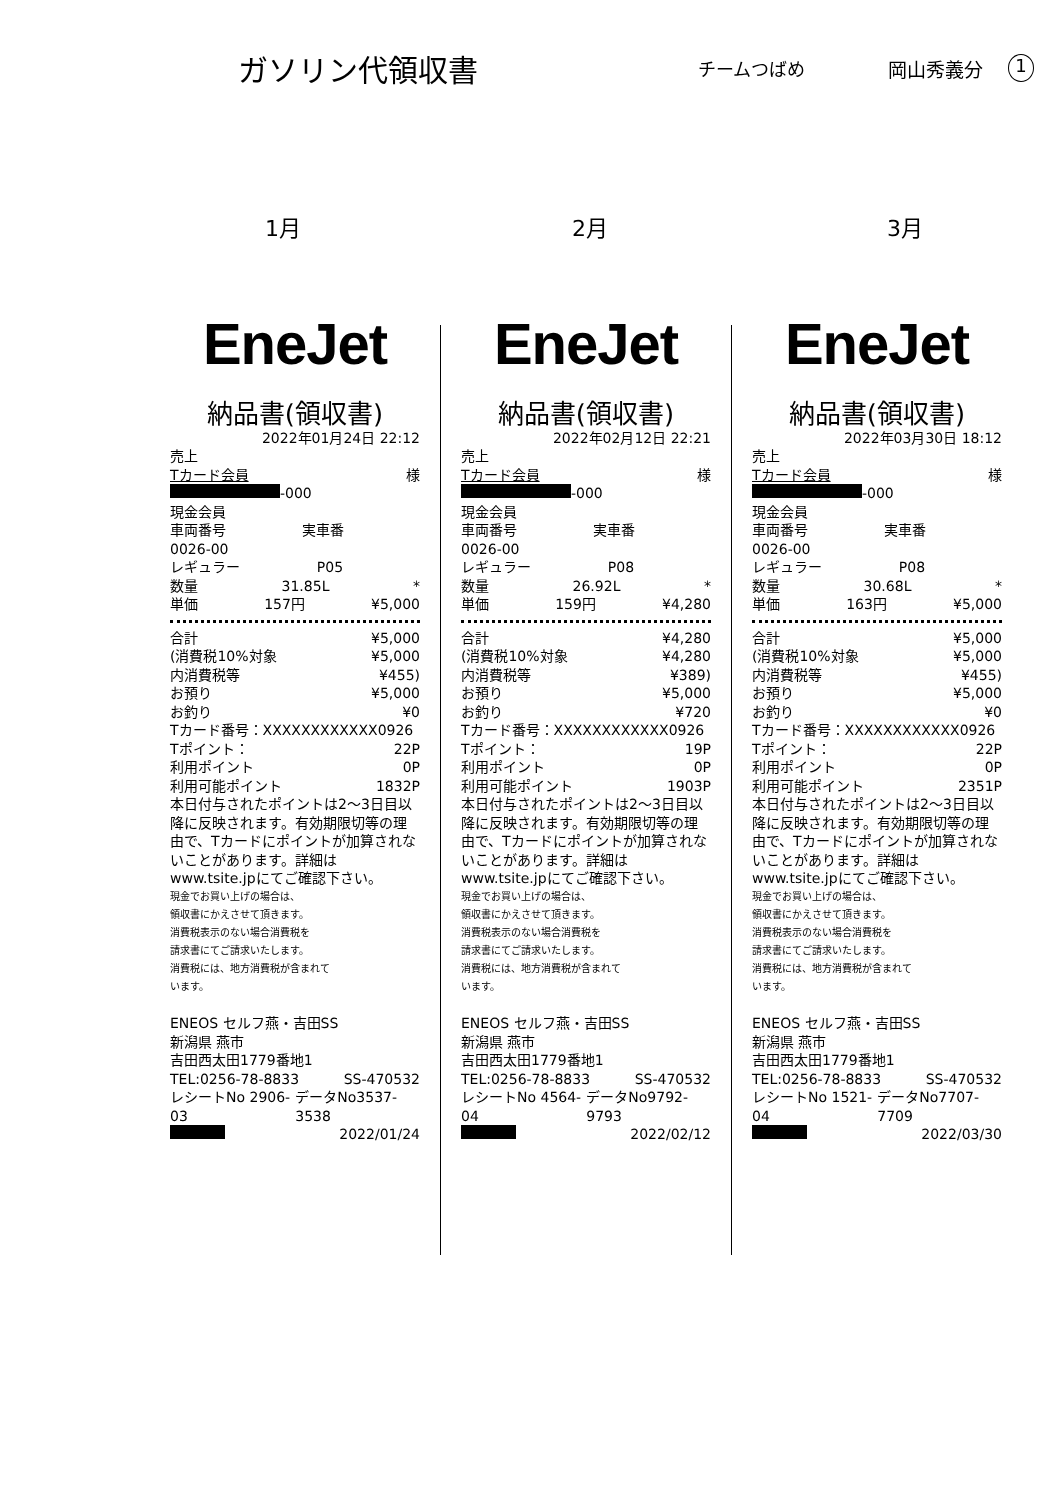ガソリン代領収書
チームつばめ 岡山秀義分
1
1月 2月 3月
EneJet
納品書(領収書)
2022年01月24日 22:12
売上
Tカード会員 様
-000
現金会員
車両番号 実車番
0026-00
レギュラー P05
数量 31.85L *
単価 157円 ¥5,000
合計 ¥5,000
(消費税10%対象 ¥5,000
内消費税等 ¥455)
お預り ¥5,000
お釣り ¥0
Tカード番号：XXXXXXXXXXXX0926
Tポイント： 22P
利用ポイント 0P
利用可能ポイント 1832P
本日付与されたポイントは2～3日目以降に反映されます。有効期限切等の理由で、Tカードにポイントが加算されないことがあります。詳細はwww.tsite.jpにてご確認下さい。
現金でお買い上げの場合は、
領収書にかえさせて頂きます。
消費税表示のない場合消費税を
請求書にてご請求いたします。
消費税には、地方消費税が含まれて
います。
ENEOS セルフ燕・吉田SS
新潟県 燕市
吉田西太田1779番地1
TEL:0256-78-8833 SS-470532
レシートNo 2906-03 データNo3537-3538
2022/01/24
EneJet
納品書(領収書)
2022年02月12日 22:21
売上
Tカード会員 様
-000
現金会員
車両番号 実車番
0026-00
レギュラー P08
数量 26.92L *
単価 159円 ¥4,280
合計 ¥4,280
(消費税10%対象 ¥4,280
内消費税等 ¥389)
お預り ¥5,000
お釣り ¥720
Tカード番号：XXXXXXXXXXXX0926
Tポイント： 19P
利用ポイント 0P
利用可能ポイント 1903P
本日付与されたポイントは2～3日目以降に反映されます。有効期限切等の理由で、Tカードにポイントが加算されないことがあります。詳細はwww.tsite.jpにてご確認下さい。
現金でお買い上げの場合は、
領収書にかえさせて頂きます。
消費税表示のない場合消費税を
請求書にてご請求いたします。
消費税には、地方消費税が含まれて
います。
ENEOS セルフ燕・吉田SS
新潟県 燕市
吉田西太田1779番地1
TEL:0256-78-8833 SS-470532
レシートNo 4564-04 データNo9792-9793
2022/02/12
EneJet
納品書(領収書)
2022年03月30日 18:12
売上
Tカード会員 様
-000
現金会員
車両番号 実車番
0026-00
レギュラー P08
数量 30.68L *
単価 163円 ¥5,000
合計 ¥5,000
(消費税10%対象 ¥5,000
内消費税等 ¥455)
お預り ¥5,000
お釣り ¥0
Tカード番号：XXXXXXXXXXXX0926
Tポイント： 22P
利用ポイント 0P
利用可能ポイント 2351P
本日付与されたポイントは2～3日目以降に反映されます。有効期限切等の理由で、Tカードにポイントが加算されないことがあります。詳細はwww.tsite.jpにてご確認下さい。
現金でお買い上げの場合は、
領収書にかえさせて頂きます。
消費税表示のない場合消費税を
請求書にてご請求いたします。
消費税には、地方消費税が含まれて
います。
ENEOS セルフ燕・吉田SS
新潟県 燕市
吉田西太田1779番地1
TEL:0256-78-8833 SS-470532
レシートNo 1521-04 データNo7707-7709
2022/03/30